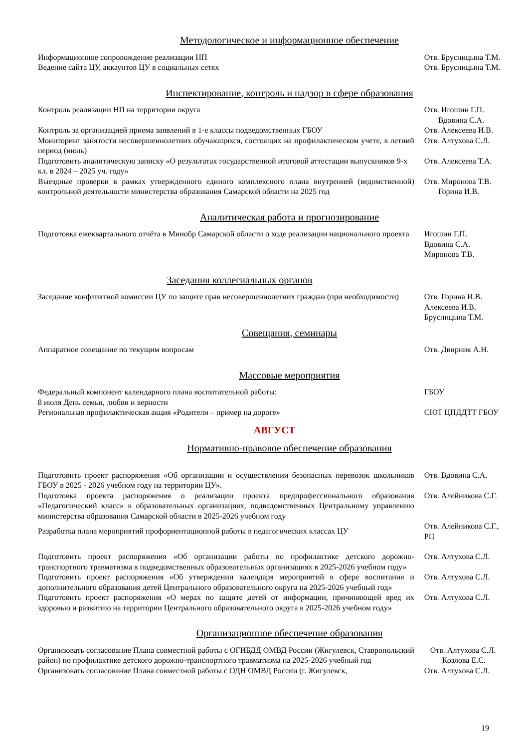Методологическое и информационное обеспечение
Информационное сопровождение реализации НП Отв. Брусницына Т.М.
Ведение сайта ЦУ, аккаунтов ЦУ в социальных сетях Отв. Брусницына Т.М.
Инспектирование, контроль и надзор в сфере образования
Контроль реализации НП на территории округа Отв. Игошин Г.П.
Вдовина С.А.
Контроль за организацией приема заявлений в 1-е классы подведомственных ГБОУ Отв. Алексеева И.В.
Мониторинг занятости несовершеннолетних обучающихся, состоящих на профилактическом учете, в летний период (июль)
Отв. Алтухова С.Л.
Подготовить аналитическую записку «О результатах государственной итоговой аттестации выпускников 9-х кл. в 2024 – 2025 уч. году»
Отв. Алексеева Т.А.
Выездные проверки в рамках утвержденного единого комплексного плана внутренней (ведомственной) контрольной деятельности министерства образования Самарской области на 2025 год
Отв. Миронова Т.В.
Горина И.В.
Аналитическая работа и прогнозирование
Подготовка ежеквартального отчёта в Минобр Самарской области о ходе реализации национального проекта
Игошин Г.П.
Вдовина С.А.
Миронова Т.В.
Заседания коллегиальных органов
Заседание конфликтной комиссии ЦУ по защите прав несовершеннолетних граждан (при необходимости)
Отв. Горина И.В.
Алексеева И.В.
Брусницына Т.М.
Совещания, семинары
Аппаратное совещание по текущим вопросам Отв. Двирник А.Н.
Массовые мероприятия
Федеральный компонент календарного плана воспитательной работы:
8 июля День семьи, любви и верности
ГБОУ
Региональная профилактическая акция «Родители – пример на дороге» СЮТ ЦПДДТТ ГБОУ
АВГУСТ
Нормативно-правовое обеспечение образования
Подготовить проект распоряжения «Об организации и осуществлении безопасных перевозок школьников ГБОУ в 2025 - 2026 учебном году на территории ЦУ».
Отв. Вдовина С.А.
Подготовка проекта распоряжения о реализации проекта предпрофессионального образования «Педагогический класс» в образовательных организациях, подведомственных Центральному управлению министерства образования Самарской области в 2025-2026 учебном году
Отв. Алейникова С.Г.
Разработка плана мероприятий профориентационной работы в педагогических классах ЦУ
Отв. Алейникова С.Г., РЦ
Подготовить проект распоряжения «Об организации работы по профилактике детского дорожно-транспортного травматизма в подведомственных образовательных организациях в 2025-2026 учебном году»
Отв. Алтухова С.Л.
Подготовить проект распоряжения «Об утверждении календаря мероприятий в сфере воспитания и дополнительного образования детей Центрального образовательного округа на 2025-2026 учебный год»
Отв. Алтухова С.Л.
Подготовить проект распоряжения «О мерах по защите детей от информации, причиняющей вред их здоровью и развитию на территории Центрального образовательного округа в 2025-2026 учебном году»
Отв. Алтухова С.Л.
Организационное обеспечение образования
Организовать согласование Плана совместной работы с ОГИБДД ОМВД России (Жигулевск, Ставропольский район) по профилактике детского дорожно-транспортного травматизма на 2025-2026 учебный год
Отв. Алтухова С.Л.
Козлова Е.С.
Организовать согласование Плана совместной работы с ОДН ОМВД России (г. Жигулевск,
Отв. Алтухова С.Л.
19